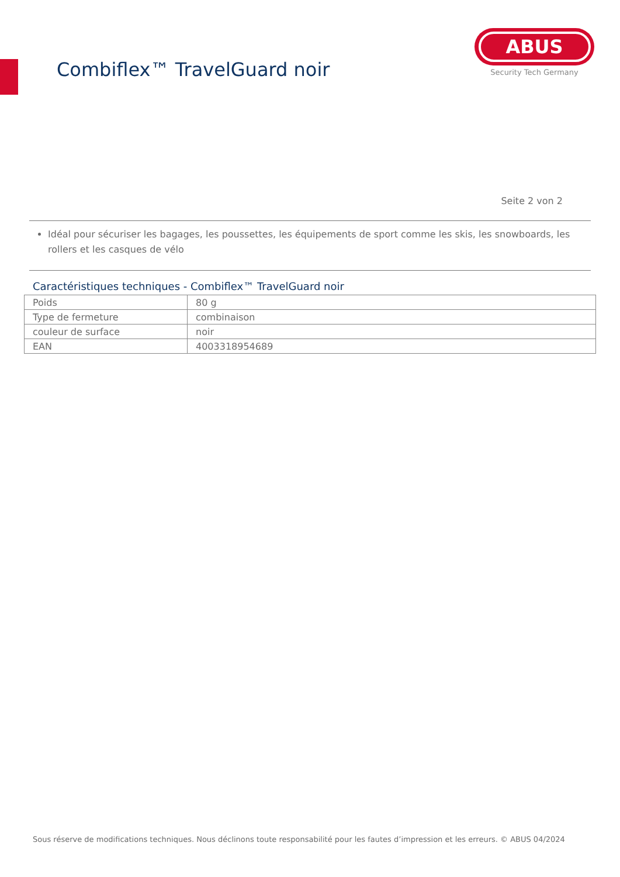Combiflex™ TravelGuard noir
ABUS
Security Tech Germany
Seite 2 von 2
Idéal pour sécuriser les bagages, les poussettes, les équipements de sport comme les skis, les snowboards, les rollers et les casques de vélo
Caractéristiques techniques - Combiflex™ TravelGuard noir
| Poids | 80 g |
| Type de fermeture | combinaison |
| couleur de surface | noir |
| EAN | 4003318954689 |
Sous réserve de modifications techniques. Nous déclinons toute responsabilité pour les fautes d’impression et les erreurs. © ABUS 04/2024